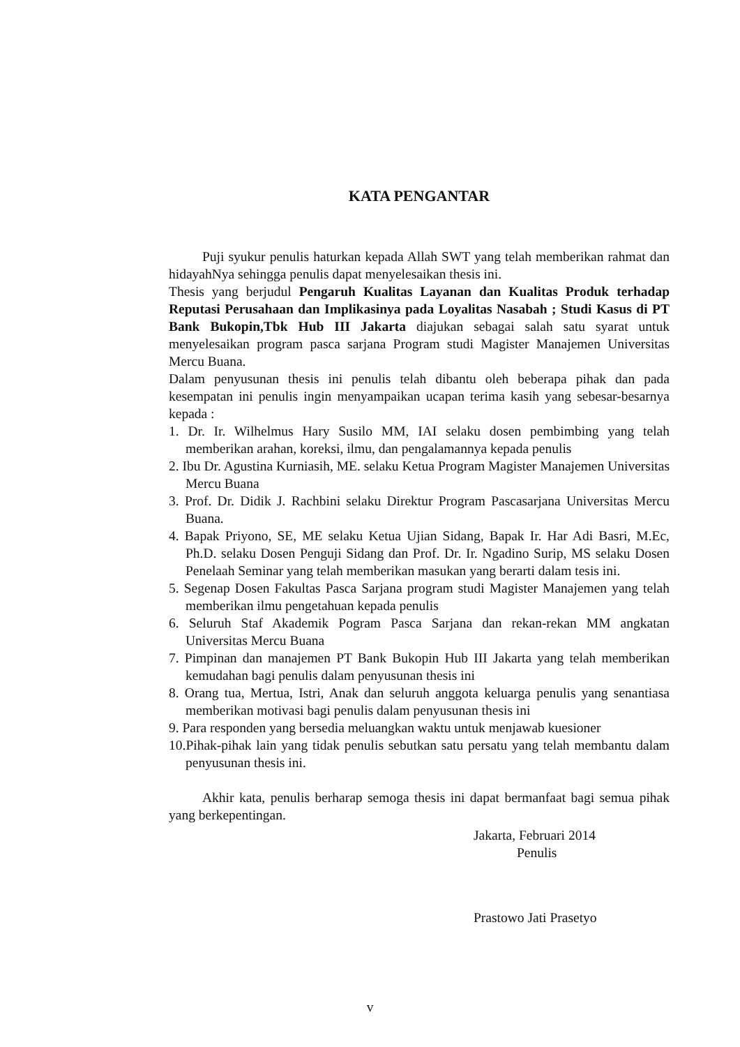KATA PENGANTAR
Puji syukur penulis haturkan kepada Allah SWT yang telah memberikan rahmat dan hidayahNya sehingga penulis dapat menyelesaikan thesis ini.
Thesis yang berjudul Pengaruh Kualitas Layanan dan Kualitas Produk terhadap Reputasi Perusahaan dan Implikasinya pada Loyalitas Nasabah ; Studi Kasus di PT Bank Bukopin,Tbk Hub III Jakarta diajukan sebagai salah satu syarat untuk menyelesaikan program pasca sarjana Program studi Magister Manajemen Universitas Mercu Buana.
Dalam penyusunan thesis ini penulis telah dibantu oleh beberapa pihak dan pada kesempatan ini penulis ingin menyampaikan ucapan terima kasih yang sebesar-besarnya kepada :
1. Dr. Ir. Wilhelmus Hary Susilo MM, IAI selaku dosen pembimbing yang telah memberikan arahan, koreksi, ilmu, dan pengalamannya kepada penulis
2. Ibu Dr. Agustina Kurniasih, ME. selaku Ketua Program Magister Manajemen Universitas Mercu Buana
3. Prof. Dr. Didik J. Rachbini selaku Direktur Program Pascasarjana Universitas Mercu Buana.
4. Bapak Priyono, SE, ME selaku Ketua Ujian Sidang, Bapak Ir. Har Adi Basri, M.Ec, Ph.D. selaku Dosen Penguji Sidang dan Prof. Dr. Ir. Ngadino Surip, MS selaku Dosen Penelaah Seminar yang telah memberikan masukan yang berarti dalam tesis ini.
5. Segenap Dosen Fakultas Pasca Sarjana program studi Magister Manajemen yang telah memberikan ilmu pengetahuan kepada penulis
6. Seluruh Staf Akademik Pogram Pasca Sarjana dan rekan-rekan MM angkatan Universitas Mercu Buana
7. Pimpinan dan manajemen PT Bank Bukopin Hub III Jakarta yang telah memberikan kemudahan bagi penulis dalam penyusunan thesis ini
8. Orang tua, Mertua, Istri, Anak dan seluruh anggota keluarga penulis yang senantiasa memberikan motivasi bagi penulis dalam penyusunan thesis ini
9. Para responden yang bersedia meluangkan waktu untuk menjawab kuesioner
10.Pihak-pihak lain yang tidak penulis sebutkan satu persatu yang telah membantu dalam penyusunan thesis ini.
Akhir kata, penulis berharap semoga thesis ini dapat bermanfaat bagi semua pihak yang berkepentingan.
Jakarta, Februari 2014
Penulis
Prastowo Jati Prasetyo
v